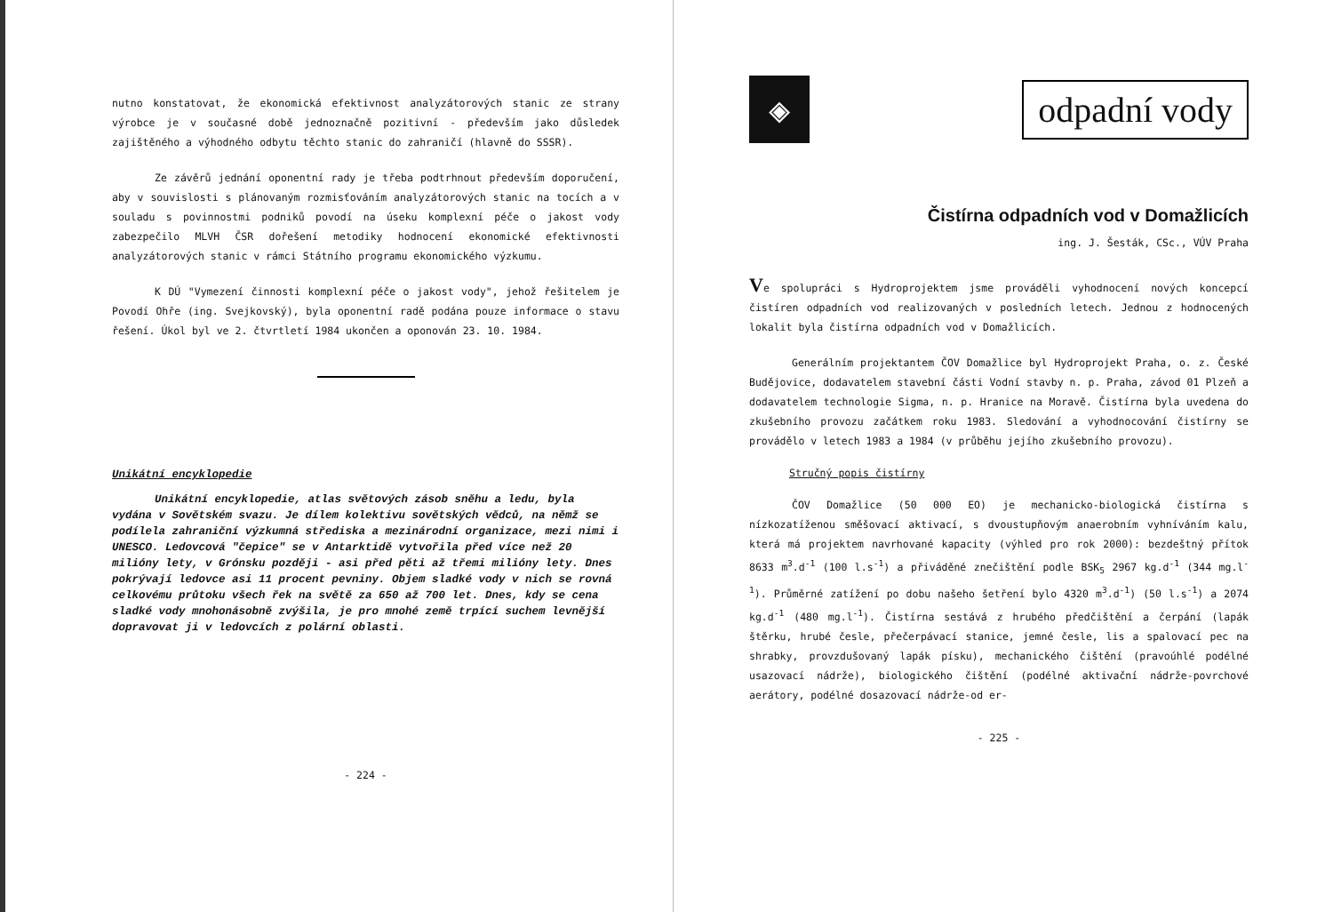nutno konstatovat, že ekonomická efektivnost analyzátorových stanic ze strany výrobce je v současné době jednoznačně pozitivní - především jako důsledek zajištěného a výhodného odbytu těchto stanic do zahraničí (hlavně do SSSR).
Ze závěrů jednání oponentní rady je třeba podtrhnout především doporučení, aby v souvislosti s plánovaným rozmisťováním analyzátorových stanic na tocích a v souladu s povinnostmi podniků povodí na úseku komplexní péče o jakost vody zabezpečilo MLVH ČSR dořešení metodiky hodnocení ekonomické efektivnosti analyzátorových stanic v rámci Státního programu ekonomického výzkumu.
K DÚ "Vymezení činnosti komplexní péče o jakost vody", jehož řešitelem je Povodí Ohře (ing. Svejkovský), byla oponentní radě podána pouze informace o stavu řešení. Úkol byl ve 2. čtvrtletí 1984 ukončen a oponován 23. 10. 1984.
Unikátní encyklopedie
Unikátní encyklopedie, atlas světových zásob sněhu a ledu, byla vydána v Sovětském svazu. Je dílem kolektivu sovětských vědců, na němž se podílela zahraniční výzkumná střediska a mezinárodní organizace, mezi nimi i UNESCO. Ledovcová "čepice" se v Antarktidě vytvořila před více než 20 milióny lety, v Grónsku později - asi před pěti až třemi milióny lety. Dnes pokrývají ledovce asi 11 procent pevniny. Objem sladké vody v nich se rovná celkovému průtoku všech řek na světě za 650 až 700 let. Dnes, kdy se cena sladké vody mnohonásobně zvýšila, je pro mnohé země trpící suchem levnější dopravovat ji v ledovcích z polární oblasti.
- 224 -
◈
odpadní vody
Čistírna odpadních vod v Domažlicích
ing. J. Šesták, CSc., VÚV Praha
Ve spolupráci s Hydroprojektem jsme prováděli vyhodnocení nových koncepcí čistíren odpadních vod realizovaných v posledních letech. Jednou z hodnocených lokalit byla čistírna odpadních vod v Domažlicích.
Generálním projektantem ČOV Domažlice byl Hydroprojekt Praha, o. z. České Budějovice, dodavatelem stavební části Vodní stavby n. p. Praha, závod 01 Plzeň a dodavatelem technologie Sigma, n. p. Hranice na Moravě. Čistírna byla uvedena do zkušebního provozu začátkem roku 1983. Sledování a vyhodnocování čistírny se provádělo v letech 1983 a 1984 (v průběhu jejího zkušebního provozu).
Stručný popis čistírny
ČOV Domažlice (50 000 EO) je mechanicko-biologická čistírna s nízkozatíženou směšovací aktivací, s dvoustupňovým anaerobním vyhníváním kalu, která má projektem navrhované kapacity (výhled pro rok 2000): bezdeštný přítok 8633 m<sup>3</sup>.d<sup>-1</sup> (100 l.s<sup>-1</sup>) a přiváděné znečištění podle BSK<sub>5</sub> 2967 kg.d<sup>-1</sup> (344 mg.l<sup>-1</sup>). Průměrné zatížení po dobu našeho šetření bylo 4320 m<sup>3</sup>.d<sup>-1</sup>) (50 l.s<sup>-1</sup>) a 2074 kg.d<sup>-1</sup> (480 mg.l<sup>-1</sup>). Čistírna sestává z hrubého předčištění a čerpání (lapák štěrku, hrubé česle, přečerpávací stanice, jemné česle, lis a spalovací pec na shrabky, provzdušovaný lapák písku), mechanického čištění (pravoúhlé podélné usazovací nádrže), biologického čištění (podélné aktivační nádrže-povrchové aerátory, podélné dosazovací nádrže-od er-
- 225 -